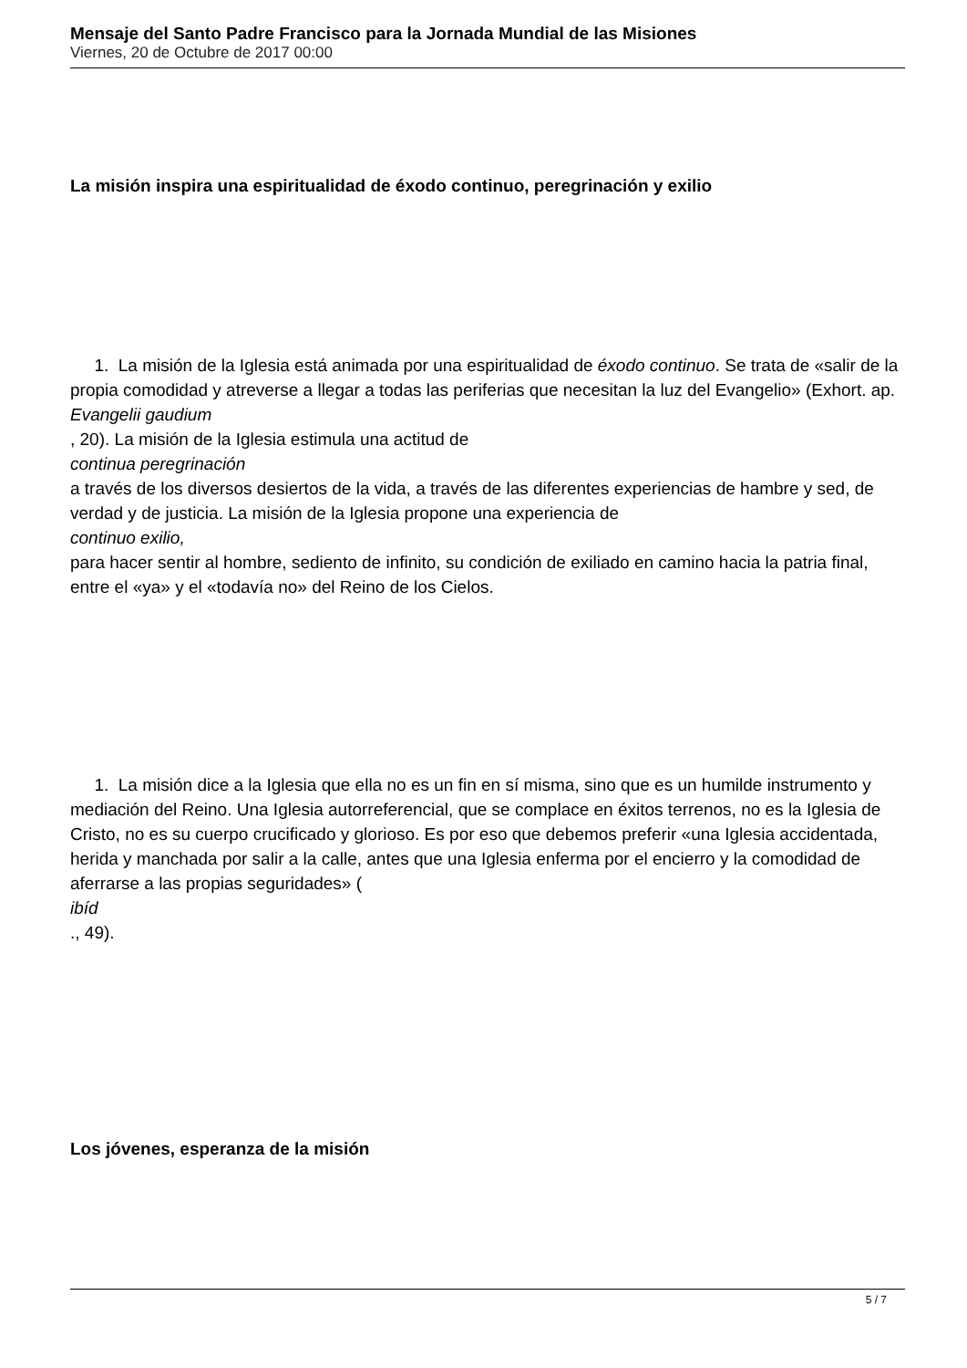Mensaje del Santo Padre Francisco para la Jornada Mundial de las Misiones
Viernes, 20 de Octubre de 2017 00:00
La misión inspira una espiritualidad de éxodo continuo, peregrinación y exilio
1. La misión de la Iglesia está animada por una espiritualidad de éxodo continuo. Se trata de «salir de la propia comodidad y atreverse a llegar a todas las periferias que necesitan la luz del Evangelio» (Exhort. ap.
Evangelii gaudium
, 20). La misión de la Iglesia estimula una actitud de
continua peregrinación
a través de los diversos desiertos de la vida, a través de las diferentes experiencias de hambre y sed, de verdad y de justicia. La misión de la Iglesia propone una experiencia de
continuo exilio,
para hacer sentir al hombre, sediento de infinito, su condición de exiliado en camino hacia la patria final, entre el «ya» y el «todavía no» del Reino de los Cielos.
1. La misión dice a la Iglesia que ella no es un fin en sí misma, sino que es un humilde instrumento y mediación del Reino. Una Iglesia autorreferencial, que se complace en éxitos terrenos, no es la Iglesia de Cristo, no es su cuerpo crucificado y glorioso. Es por eso que debemos preferir «una Iglesia accidentada, herida y manchada por salir a la calle, antes que una Iglesia enferma por el encierro y la comodidad de aferrarse a las propias seguridades» (
ibíd
., 49).
Los jóvenes, esperanza de la misión
5 / 7